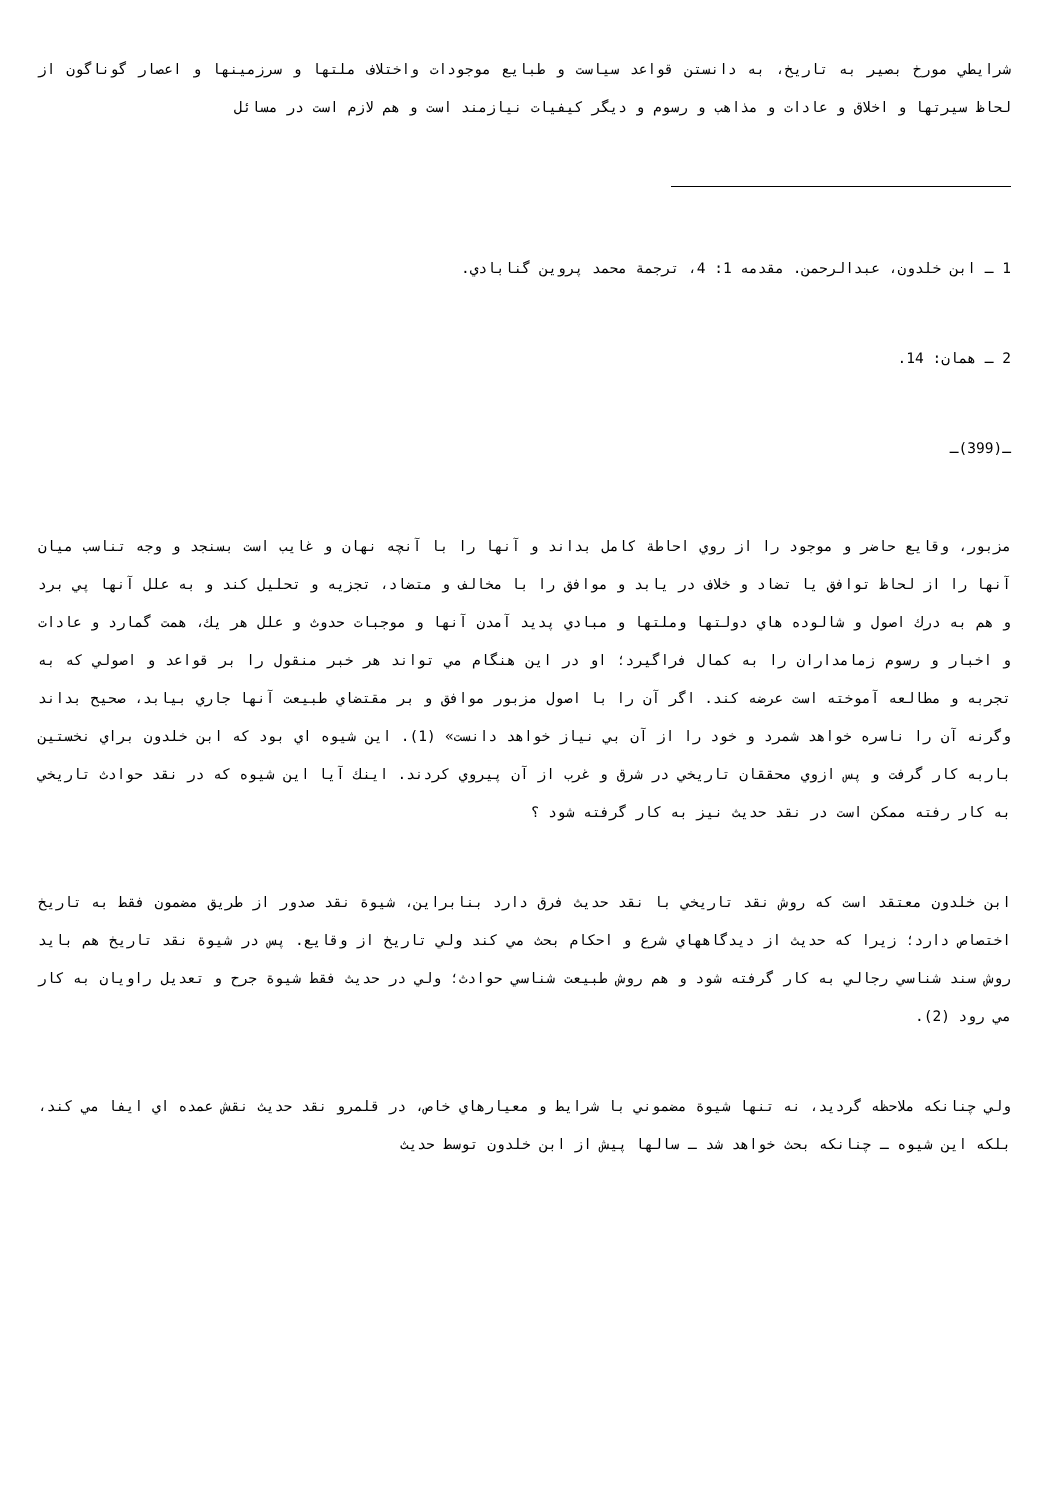شرايطي مورخ بصير به تاريخ، به دانستن قواعد سياست و طبايع موجودات واختلاف ملتها و سرزمينها و اعصار گوناگون از لحاظ سيرتها و اخلاق و عادات و مذاهب و رسوم و ديگر كيفيات نيازمند است و هم لازم است در مسائل
1 ـ ابن خلدون، عبدالرحمن. مقدمه 1: 4، ترجمة محمد پروين گنابادي.
2 ـ همان: 14.
ـ(399)ـ
مزبور، وقايع حاضر و موجود را از روي احاطة كامل بداند و آنها را با آنچه نهان و غايب است بسنجد و وجه تناسب ميان آنها را از لحاظ توافق يا تضاد و خلاف در يابد و موافق را با مخالف و متضاد، تجزيه و تحليل كند و به علل آنها پي برد و هم به درك اصول و شالوده هاي دولتها وملتها و مبادي پديد آمدن آنها و موجبات حدوث و علل هر يك، همت گمارد و عادات و اخبار و رسوم زمامداران را به كمال فراگيرد؛ او در اين هنگام مي تواند هر خبر منقول را بر قواعد و اصولي كه به تجربه و مطالعه آموخته است عرضه كند. اگر آن را با اصول مزبور موافق و بر مقتضاي طبيعت آنها جاري بيابد، صحيح بداند وگرنه آن را ناسره خواهد شمرد و خود را از آن بي نياز خواهد دانست» (1). اين شيوه اي بود كه ابن خلدون براي نخستين باربه كار گرفت و پس ازوي محققان تاريخي در شرق و غرب از آن پيروي كردند. اينك آيا اين شيوه كه در نقد حوادث تاريخي به كار رفته ممكن است در نقد حديث نيز به كار گرفته شود ؟
ابن خلدون معتقد است كه روش نقد تاريخي با نقد حديث فرق دارد بنابراين، شيوة نقد صدور از طريق مضمون فقط به تاريخ اختصاص دارد؛ زيرا كه حديث از ديدگاههاي شرع و احكام بحث مي كند ولي تاريخ از وقايع. پس در شيوة نقد تاريخ هم بايد روش سند شناسي رجالي به كار گرفته شود و هم روش طبيعت شناسي حوادث؛ ولي در حديث فقط شيوة جرح و تعديل راويان به كار مي رود (2).
ولي چنانكه ملاحظه گرديد، نه تنها شيوة مضموني با شرايط و معيارهاي خاص، در قلمرو نقد حديث نقش عمده اي ايفا مي كند، بلكه اين شيوه ـ چنانكه بحث خواهد شد ـ سالها پيش از ابن خلدون توسط حديث